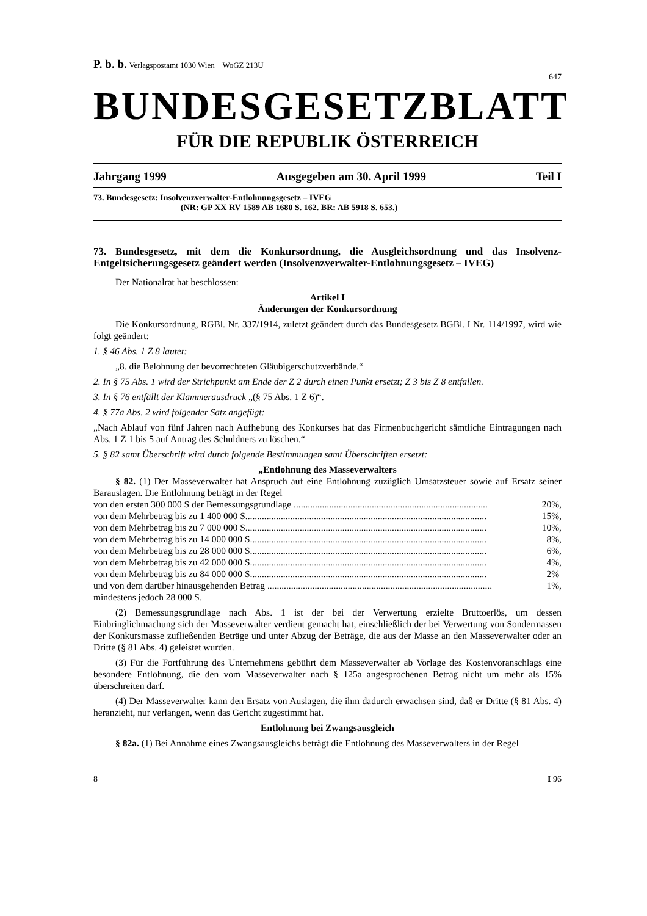P. b. b. Verlagspostamt 1030 Wien WoGZ 213U
647
BUNDESGESETZBLATT
FÜR DIE REPUBLIK ÖSTERREICH
Jahrgang 1999 Ausgegeben am 30. April 1999 Teil I
73. Bundesgesetz: Insolvenzverwalter-Entlohnungsgesetz – IVEG
(NR: GP XX RV 1589 AB 1680 S. 162. BR: AB 5918 S. 653.)
73. Bundesgesetz, mit dem die Konkursordnung, die Ausgleichsordnung und das Insolvenz-Entgeltsicherungsgesetz geändert werden (Insolvenzverwalter-Entlohnungsgesetz – IVEG)
Der Nationalrat hat beschlossen:
Artikel I
Änderungen der Konkursordnung
Die Konkursordnung, RGBl. Nr. 337/1914, zuletzt geändert durch das Bundesgesetz BGBl. I Nr. 114/1997, wird wie folgt geändert:
1. § 46 Abs. 1 Z 8 lautet:
„8. die Belohnung der bevorrechteten Gläubigerschutzverbände.“
2. In § 75 Abs. 1 wird der Strichpunkt am Ende der Z 2 durch einen Punkt ersetzt; Z 3 bis Z 8 entfallen.
3. In § 76 entfällt der Klammerausdruck „(§ 75 Abs. 1 Z 6)“.
4. § 77a Abs. 2 wird folgender Satz angefügt:
„Nach Ablauf von fünf Jahren nach Aufhebung des Konkurses hat das Firmenbuchgericht sämtliche Eintragungen nach Abs. 1 Z 1 bis 5 auf Antrag des Schuldners zu löschen.“
5. § 82 samt Überschrift wird durch folgende Bestimmungen samt Überschriften ersetzt:
„Entlohnung des Masseverwalters
§ 82. (1) Der Masseverwalter hat Anspruch auf eine Entlohnung zuzüglich Umsatzsteuer sowie auf Ersatz seiner Barauslagen. Die Entlohnung beträgt in der Regel
von den ersten 300 000 S der Bemessungsgrundlage .................................................................................. 20%,
von dem Mehrbetrag bis zu 1 400 000 S...................................................................................................... 15%,
von dem Mehrbetrag bis zu 7 000 000 S...................................................................................................... 10%,
von dem Mehrbetrag bis zu 14 000 000 S.................................................................................................... 8%,
von dem Mehrbetrag bis zu 28 000 000 S.................................................................................................... 6%,
von dem Mehrbetrag bis zu 42 000 000 S.................................................................................................... 4%,
von dem Mehrbetrag bis zu 84 000 000 S.................................................................................................... 2%
und von dem darüber hinausgehenden Betrag ............................................................................................... 1%,
mindestens jedoch 28 000 S.
(2) Bemessungsgrundlage nach Abs. 1 ist der bei der Verwertung erzielte Bruttoerlös, um dessen Einbringlichmachung sich der Masseverwalter verdient gemacht hat, einschließlich der bei Verwertung von Sondermassen der Konkursmasse zufließenden Beträge und unter Abzug der Beträge, die aus der Masse an den Masseverwalter oder an Dritte (§ 81 Abs. 4) geleistet wurden.
(3) Für die Fortführung des Unternehmens gebührt dem Masseverwalter ab Vorlage des Kostenvoranschlags eine besondere Entlohnung, die den vom Masseverwalter nach § 125a angesprochenen Betrag nicht um mehr als 15% überschreiten darf.
(4) Der Masseverwalter kann den Ersatz von Auslagen, die ihm dadurch erwachsen sind, daß er Dritte (§ 81 Abs. 4) heranzieht, nur verlangen, wenn das Gericht zugestimmt hat.
Entlohnung bei Zwangsausgleich
§ 82a. (1) Bei Annahme eines Zwangsausgleichs beträgt die Entlohnung des Masseverwalters in der Regel
8 I 96